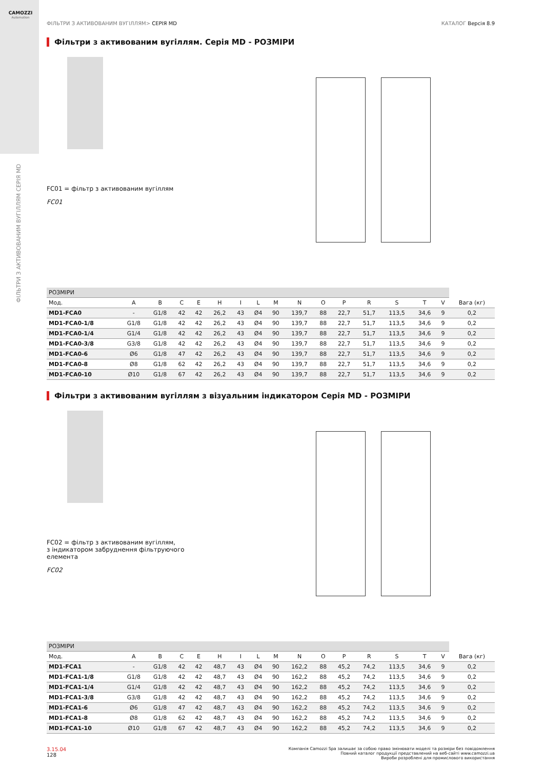CAMOZZI
Automation
ФІЛЬТРИ З АКТИВОВАНИМ ВУГІЛЛЯМ СЕРІЯ MD
ФІЛЬТРИ З АКТИВОВАНИМ ВУГІЛЛЯМ> СЕРІЯ MD КАТАЛОГ Версія 8.9
Фільтри з активованим вугіллям. Серія MD - РОЗМІРИ
FC01 = фільтр з активованим вугіллям
FC01
| РОЗМІРИ | | | | | | | | | | | | | | | | |
| --- | --- | --- | --- | --- | --- | --- | --- | --- | --- | --- | --- | --- | --- | --- | --- | --- |
| Мод. | A | B | C | E | H | I | L | M | N | O | P | R | S | T | V | Вага (кг) |
| MD1-FCA0 | - | G1/8 | 42 | 42 | 26,2 | 43 | Ø4 | 90 | 139,7 | 88 | 22,7 | 51,7 | 113,5 | 34,6 | 9 | 0,2 |
| MD1-FCA0-1/8 | G1/8 | G1/8 | 42 | 42 | 26,2 | 43 | Ø4 | 90 | 139,7 | 88 | 22,7 | 51,7 | 113,5 | 34,6 | 9 | 0,2 |
| MD1-FCA0-1/4 | G1/4 | G1/8 | 42 | 42 | 26,2 | 43 | Ø4 | 90 | 139,7 | 88 | 22,7 | 51,7 | 113,5 | 34,6 | 9 | 0,2 |
| MD1-FCA0-3/8 | G3/8 | G1/8 | 42 | 42 | 26,2 | 43 | Ø4 | 90 | 139,7 | 88 | 22,7 | 51,7 | 113,5 | 34,6 | 9 | 0,2 |
| MD1-FCA0-6 | Ø6 | G1/8 | 47 | 42 | 26,2 | 43 | Ø4 | 90 | 139,7 | 88 | 22,7 | 51,7 | 113,5 | 34,6 | 9 | 0,2 |
| MD1-FCA0-8 | Ø8 | G1/8 | 62 | 42 | 26,2 | 43 | Ø4 | 90 | 139,7 | 88 | 22,7 | 51,7 | 113,5 | 34,6 | 9 | 0,2 |
| MD1-FCA0-10 | Ø10 | G1/8 | 67 | 42 | 26,2 | 43 | Ø4 | 90 | 139,7 | 88 | 22,7 | 51,7 | 113,5 | 34,6 | 9 | 0,2 |
Фільтри з активованим вугіллям з візуальним індикатором Серія MD - РОЗМІРИ
FC02 = фільтр з активованим вугіллям,
з індикатором забруднення фільтруючого
елемента
FC02
| РОЗМІРИ | | | | | | | | | | | | | | | | |
| --- | --- | --- | --- | --- | --- | --- | --- | --- | --- | --- | --- | --- | --- | --- | --- | --- |
| Мод. | A | B | C | E | H | I | L | M | N | O | P | R | S | T | V | Вага (кг) |
| MD1-FCA1 | - | G1/8 | 42 | 42 | 48,7 | 43 | Ø4 | 90 | 162,2 | 88 | 45,2 | 74,2 | 113,5 | 34,6 | 9 | 0,2 |
| MD1-FCA1-1/8 | G1/8 | G1/8 | 42 | 42 | 48,7 | 43 | Ø4 | 90 | 162,2 | 88 | 45,2 | 74,2 | 113,5 | 34,6 | 9 | 0,2 |
| MD1-FCA1-1/4 | G1/4 | G1/8 | 42 | 42 | 48,7 | 43 | Ø4 | 90 | 162,2 | 88 | 45,2 | 74,2 | 113,5 | 34,6 | 9 | 0,2 |
| MD1-FCA1-3/8 | G3/8 | G1/8 | 42 | 42 | 48,7 | 43 | Ø4 | 90 | 162,2 | 88 | 45,2 | 74,2 | 113,5 | 34,6 | 9 | 0,2 |
| MD1-FCA1-6 | Ø6 | G1/8 | 47 | 42 | 48,7 | 43 | Ø4 | 90 | 162,2 | 88 | 45,2 | 74,2 | 113,5 | 34,6 | 9 | 0,2 |
| MD1-FCA1-8 | Ø8 | G1/8 | 62 | 42 | 48,7 | 43 | Ø4 | 90 | 162,2 | 88 | 45,2 | 74,2 | 113,5 | 34,6 | 9 | 0,2 |
| MD1-FCA1-10 | Ø10 | G1/8 | 67 | 42 | 48,7 | 43 | Ø4 | 90 | 162,2 | 88 | 45,2 | 74,2 | 113,5 | 34,6 | 9 | 0,2 |
3.15.04
128
Компанія Camozzi Spa залишає за собою право змінювати моделі та розміри без повідомлення
Повний каталог продукції представлений на веб-сайті www.camozzi.ua
Вироби розроблені для промислового використання